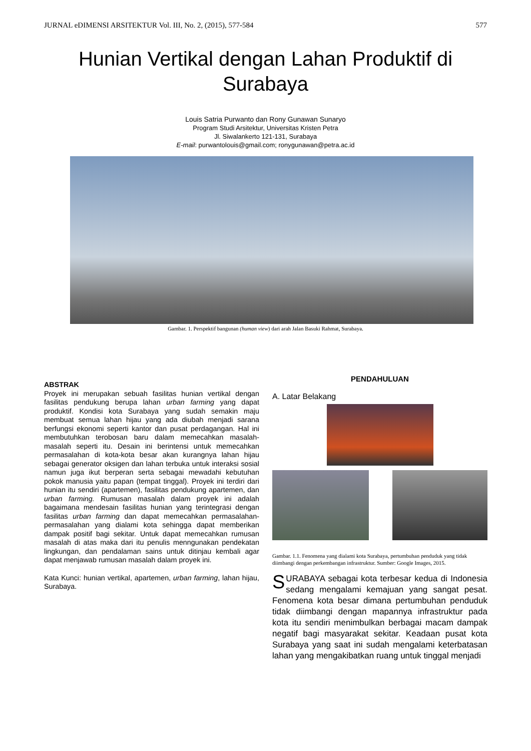JURNAL eDIMENSI ARSITEKTUR Vol. III, No. 2, (2015), 577-584 577
Hunian Vertikal dengan Lahan Produktif di Surabaya
Louis Satria Purwanto dan Rony Gunawan Sunaryo
Program Studi Arsitektur, Universitas Kristen Petra
Jl. Siwalankerto 121-131, Surabaya
E-mail: purwantolouis@gmail.com; ronygunawan@petra.ac.id
Gambar. 1. Perspektif bangunan (human view) dari arah Jalan Basuki Rahmat, Surabaya.
ABSTRAK
Proyek ini merupakan sebuah fasilitas hunian vertikal dengan fasilitas pendukung berupa lahan urban farming yang dapat produktif. Kondisi kota Surabaya yang sudah semakin maju membuat semua lahan hijau yang ada diubah menjadi sarana berfungsi ekonomi seperti kantor dan pusat perdagangan. Hal ini membutuhkan terobosan baru dalam memecahkan masalah-masalah seperti itu. Desain ini berintensi untuk memecahkan permasalahan di kota-kota besar akan kurangnya lahan hijau sebagai generator oksigen dan lahan terbuka untuk interaksi sosial namun juga ikut berperan serta sebagai mewadahi kebutuhan pokok manusia yaitu papan (tempat tinggal). Proyek ini terdiri dari hunian itu sendiri (apartemen), fasilitas pendukung apartemen, dan urban farming. Rumusan masalah dalam proyek ini adalah bagaimana mendesain fasilitas hunian yang terintegrasi dengan fasilitas urban farming dan dapat memecahkan permasalahan-permasalahan yang dialami kota sehingga dapat memberikan dampak positif bagi sekitar. Untuk dapat memecahkan rumusan masalah di atas maka dari itu penulis menngunakan pendekatan lingkungan, dan pendalaman sains untuk ditinjau kembali agar dapat menjawab rumusan masalah dalam proyek ini.
Kata Kunci: hunian vertikal, apartemen, urban farming, lahan hijau, Surabaya.
PENDAHULUAN
A. Latar Belakang
Gambar. 1.1. Fenomena yang dialami kota Surabaya, pertumbuhan penduduk yang tidak diimbangi dengan perkembangan infrastruktur. Sumber: Google Images, 2015.
SURABAYA sebagai kota terbesar kedua di Indonesia sedang mengalami kemajuan yang sangat pesat. Fenomena kota besar dimana pertumbuhan penduduk tidak diimbangi dengan mapannya infrastruktur pada kota itu sendiri menimbulkan berbagai macam dampak negatif bagi masyarakat sekitar. Keadaan pusat kota Surabaya yang saat ini sudah mengalami keterbatasan lahan yang mengakibatkan ruang untuk tinggal menjadi